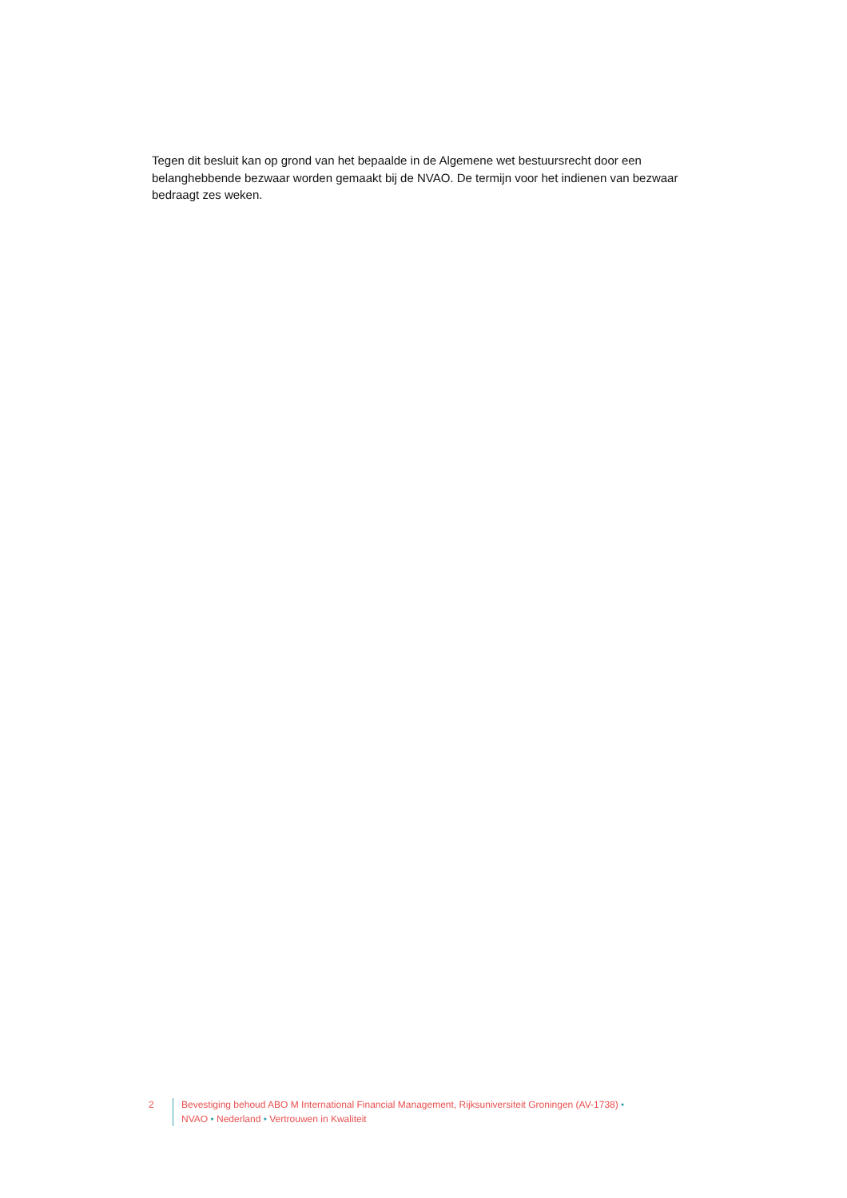Tegen dit besluit kan op grond van het bepaalde in de Algemene wet bestuursrecht door een belanghebbende bezwaar worden gemaakt bij de NVAO. De termijn voor het indienen van bezwaar bedraagt zes weken.
2 Bevestiging behoud ABO M International Financial Management, Rijksuniversiteit Groningen (AV-1738) •
NVAO • Nederland • Vertrouwen in Kwaliteit